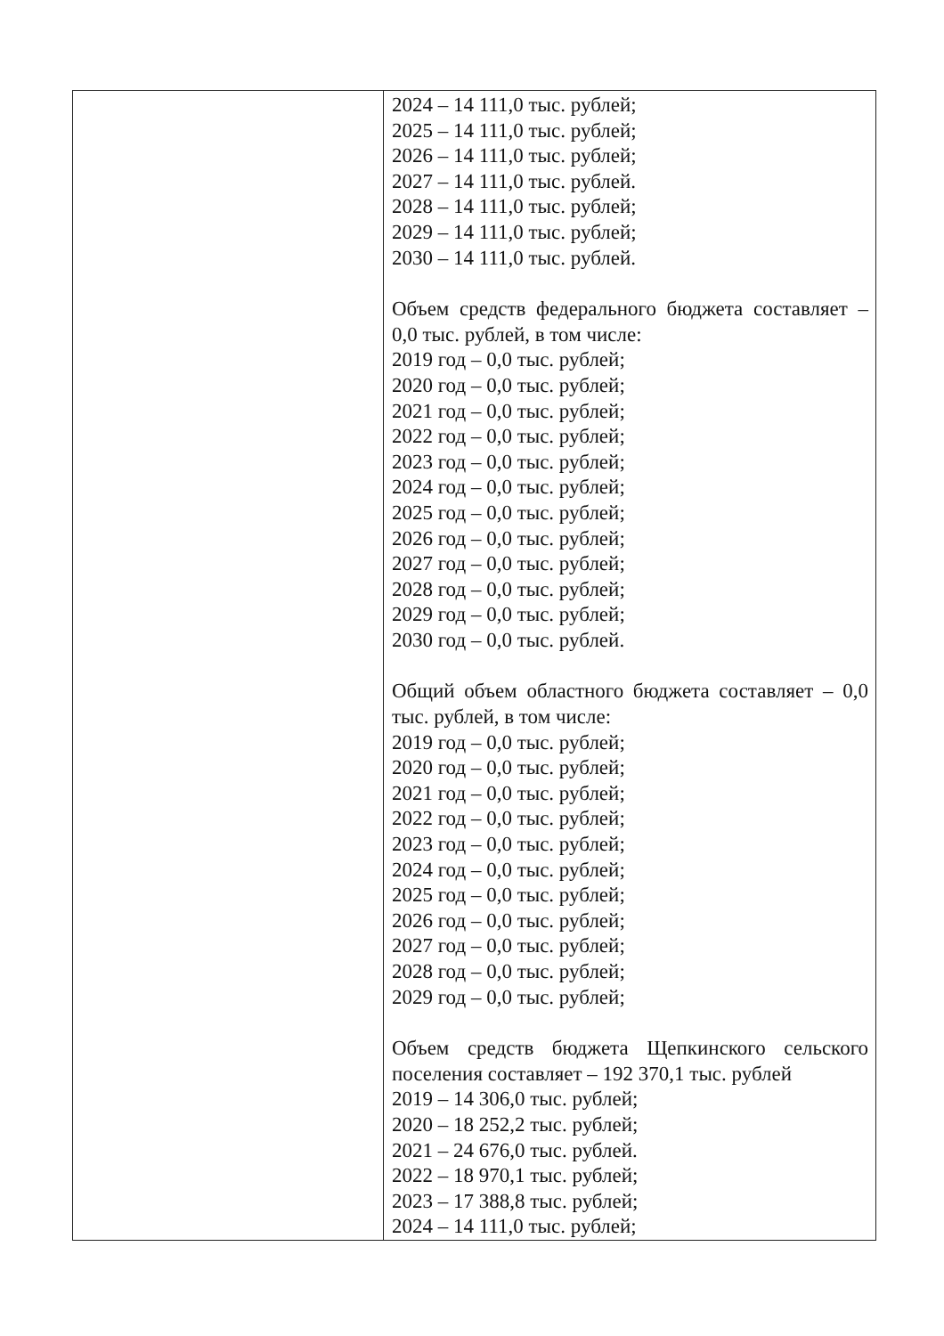| | 2024 – 14 111,0 тыс. рублей; 2025 – 14 111,0 тыс. рублей; 2026 – 14 111,0 тыс. рублей; 2027 – 14 111,0 тыс. рублей. 2028 – 14 111,0 тыс. рублей; 2029 – 14 111,0 тыс. рублей; 2030 – 14 111,0 тыс. рублей. Объем средств федерального бюджета составляет – 0,0 тыс. рублей, в том числе: 2019 год – 0,0 тыс. рублей; 2020 год – 0,0 тыс. рублей; 2021 год – 0,0 тыс. рублей; 2022 год – 0,0 тыс. рублей; 2023 год – 0,0 тыс. рублей; 2024 год – 0,0 тыс. рублей; 2025 год – 0,0 тыс. рублей; 2026 год – 0,0 тыс. рублей; 2027 год – 0,0 тыс. рублей; 2028 год – 0,0 тыс. рублей; 2029 год – 0,0 тыс. рублей; 2030 год – 0,0 тыс. рублей. Общий объем областного бюджета составляет – 0,0 тыс. рублей, в том числе: 2019 год – 0,0 тыс. рублей; 2020 год – 0,0 тыс. рублей; 2021 год – 0,0 тыс. рублей; 2022 год – 0,0 тыс. рублей; 2023 год – 0,0 тыс. рублей; 2024 год – 0,0 тыс. рублей; 2025 год – 0,0 тыс. рублей; 2026 год – 0,0 тыс. рублей; 2027 год – 0,0 тыс. рублей; 2028 год – 0,0 тыс. рублей; 2029 год – 0,0 тыс. рублей; Объем средств бюджета Щепкинского сельского поселения составляет – 192 370,1 тыс. рублей 2019 – 14 306,0 тыс. рублей; 2020 – 18 252,2 тыс. рублей; 2021 – 24 676,0 тыс. рублей. 2022 – 18 970,1 тыс. рублей; 2023 – 17 388,8 тыс. рублей; 2024 – 14 111,0 тыс. рублей; |